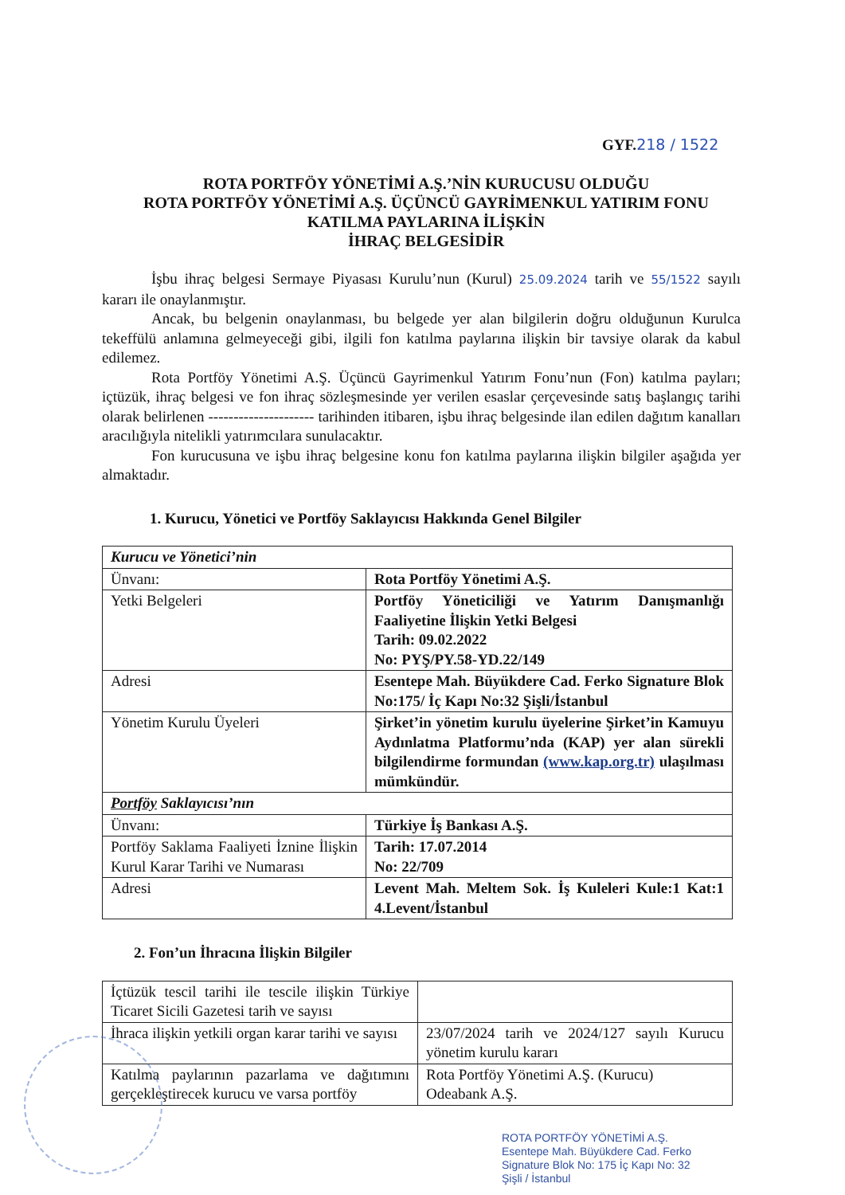GYF.218 / 1522
ROTA PORTFÖY YÖNETİMİ A.Ş.’NİN KURUCUSU OLDUĞU
ROTA PORTFÖY YÖNETİMİ A.Ş. ÜÇÜNCÜ GAYRİMENKUL YATIRIM FONU
KATILMA PAYLARINA İLİŞKİN
İHRAÇ BELGESİDİR
İşbu ihraç belgesi Sermaye Piyasası Kurulu’nun (Kurul) 25.09.2024 tarih ve 55/1522 sayılı kararı ile onaylanmıştır.
Ancak, bu belgenin onaylanması, bu belgede yer alan bilgilerin doğru olduğunun Kurulca tekeffülü anlamına gelmeyeceği gibi, ilgili fon katılma paylarına ilişkin bir tavsiye olarak da kabul edilemez.
Rota Portföy Yönetimi A.Ş. Üçüncü Gayrimenkul Yatırım Fonu’nun (Fon) katılma payları; içtüzük, ihraç belgesi ve fon ihraç sözleşmesinde yer verilen esaslar çerçevesinde satış başlangıç tarihi olarak belirlenen --------------------- tarihinden itibaren, işbu ihraç belgesinde ilan edilen dağıtım kanalları aracılığıyla nitelikli yatırımcılara sunulacaktır.
Fon kurucusuna ve işbu ihraç belgesine konu fon katılma paylarına ilişkin bilgiler aşağıda yer almaktadır.
1. Kurucu, Yönetici ve Portföy Saklayıcısı Hakkında Genel Bilgiler
| Kurucu ve Yönetici’nin | |
| Ünvanı: | Rota Portföy Yönetimi A.Ş. |
| Yetki Belgeleri | Portföy Yöneticiliği ve Yatırım Danışmanlığı Faaliyetine İlişkin Yetki Belgesi Tarih: 09.02.2022 No: PYŞ/PY.58-YD.22/149 |
| Adresi | Esentepe Mah. Büyükdere Cad. Ferko Signature Blok No:175/ İç Kapı No:32 Şişli/İstanbul |
| Yönetim Kurulu Üyeleri | Şirket’in yönetim kurulu üyelerine Şirket’in Kamuyu Aydınlatma Platformu’nda (KAP) yer alan sürekli bilgilendirme formundan (www.kap.org.tr) ulaşılması mümkündür. |
| Portföy Saklayıcısı’nın | |
| Ünvanı: | Türkiye İş Bankası A.Ş. |
| Portföy Saklama Faaliyeti İznine İlişkin Kurul Karar Tarihi ve Numarası | Tarih: 17.07.2014 No: 22/709 |
| Adresi | Levent Mah. Meltem Sok. İş Kuleleri Kule:1 Kat:1 4.Levent/İstanbul |
2. Fon’un İhracına İlişkin Bilgiler
| İçtüzük tescil tarihi ile tescile ilişkin Türkiye Ticaret Sicili Gazetesi tarih ve sayısı | |
| İhraca ilişkin yetkili organ karar tarihi ve sayısı | 23/07/2024 tarih ve 2024/127 sayılı Kurucu yönetim kurulu kararı |
| Katılma paylarının pazarlama ve dağıtımını gerçekleştirecek kurucu ve varsa portföy | Rota Portföy Yönetimi A.Ş. (Kurucu) Odeabank A.Ş. |
ROTA PORTFÖY YÖNETİMİ A.Ş.
Esentepe Mah. Büyükdere Cad. Ferko
Signature Blok No: 175 İç Kapı No: 32
Şişli / İstanbul